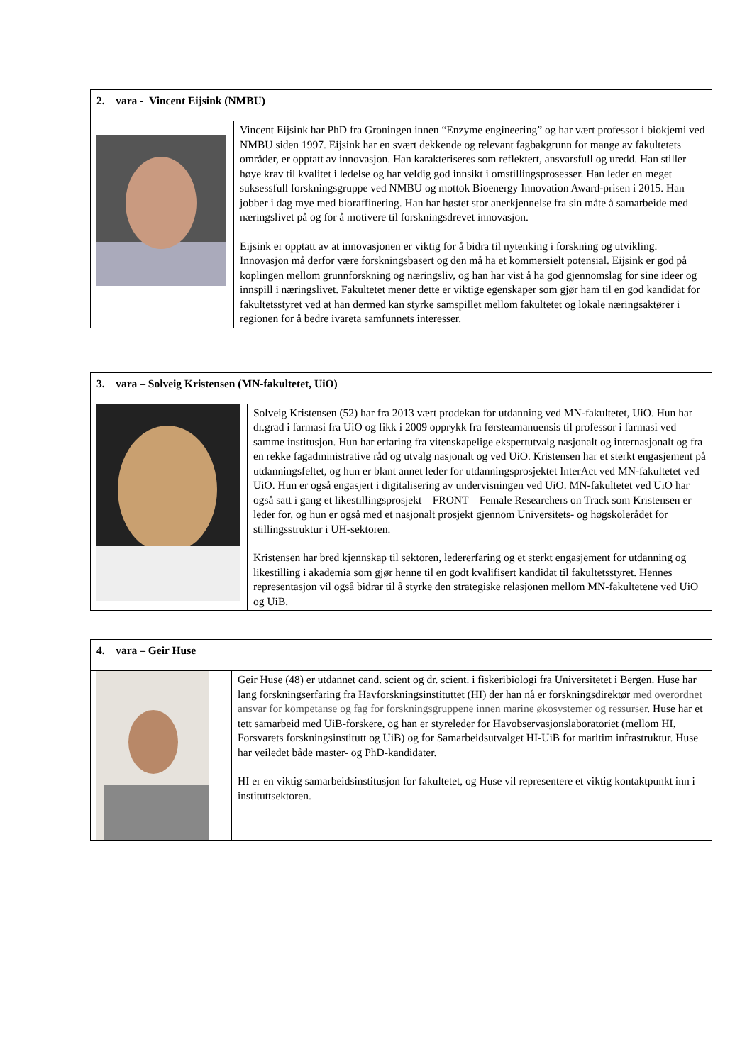| 2. vara - Vincent Eijsink (NMBU) | |
| | Vincent Eijsink har PhD fra Groningen innen “Enzyme engineering” og har vært professor i biokjemi ved NMBU siden 1997. Eijsink har en svært dekkende og relevant fagbakgrunn for mange av fakultetets områder, er opptatt av innovasjon. Han karakteriseres som reflektert, ansvarsfull og uredd. Han stiller høye krav til kvalitet i ledelse og har veldig god innsikt i omstillingsprosesser. Han leder en meget suksessfull forskningsgruppe ved NMBU og mottok Bioenergy Innovation Award-prisen i 2015. Han jobber i dag mye med bioraffinering. Han har høstet stor anerkjennelse fra sin måte å samarbeide med næringslivet på og for å motivere til forskningsdrevet innovasjon. Eijsink er opptatt av at innovasjonen er viktig for å bidra til nytenking i forskning og utvikling. Innovasjon må derfor være forskningsbasert og den må ha et kommersielt potensial. Eijsink er god på koplingen mellom grunnforskning og næringsliv, og han har vist å ha god gjennomslag for sine ideer og innspill i næringslivet. Fakultetet mener dette er viktige egenskaper som gjør ham til en god kandidat for fakultetsstyret ved at han dermed kan styrke samspillet mellom fakultetet og lokale næringsaktører i regionen for å bedre ivareta samfunnets interesser. |
| 3. vara – Solveig Kristensen (MN-fakultetet, UiO) | |
| | Solveig Kristensen (52) har fra 2013 vært prodekan for utdanning ved MN-fakultetet, UiO. Hun har dr.grad i farmasi fra UiO og fikk i 2009 opprykk fra førsteamanuensis til professor i farmasi ved samme institusjon. Hun har erfaring fra vitenskapelige ekspertutvalg nasjonalt og internasjonalt og fra en rekke fagadministrative råd og utvalg nasjonalt og ved UiO. Kristensen har et sterkt engasjement på utdanningsfeltet, og hun er blant annet leder for utdanningsprosjektet InterAct ved MN-fakultetet ved UiO. Hun er også engasjert i digitalisering av undervisningen ved UiO. MN-fakultetet ved UiO har også satt i gang et likestillingsprosjekt – FRONT – Female Researchers on Track som Kristensen er leder for, og hun er også med et nasjonalt prosjekt gjennom Universitets- og høgskolerådet for stillingsstruktur i UH-sektoren. Kristensen har bred kjennskap til sektoren, ledererfaring og et sterkt engasjement for utdanning og likestilling i akademia som gjør henne til en godt kvalifisert kandidat til fakultetsstyret. Hennes representasjon vil også bidrar til å styrke den strategiske relasjonen mellom MN-fakultetene ved UiO og UiB. |
| 4. vara – Geir Huse | |
| | Geir Huse (48) er utdannet cand. scient og dr. scient. i fiskeribiologi fra Universitetet i Bergen. Huse har lang forskningserfaring fra Havforskningsinstituttet (HI) der han nå er forskningsdirektør med overordnet ansvar for kompetanse og fag for forskningsgruppene innen marine økosystemer og ressurser . Huse har et tett samarbeid med UiB-forskere, og han er styreleder for Havobservasjonslaboratoriet (mellom HI, Forsvarets forskningsinstitutt og UiB) og for Samarbeidsutvalget HI-UiB for maritim infrastruktur. Huse har veiledet både master- og PhD-kandidater. HI er en viktig samarbeidsinstitusjon for fakultetet, og Huse vil representere et viktig kontaktpunkt inn i instituttsektoren. |